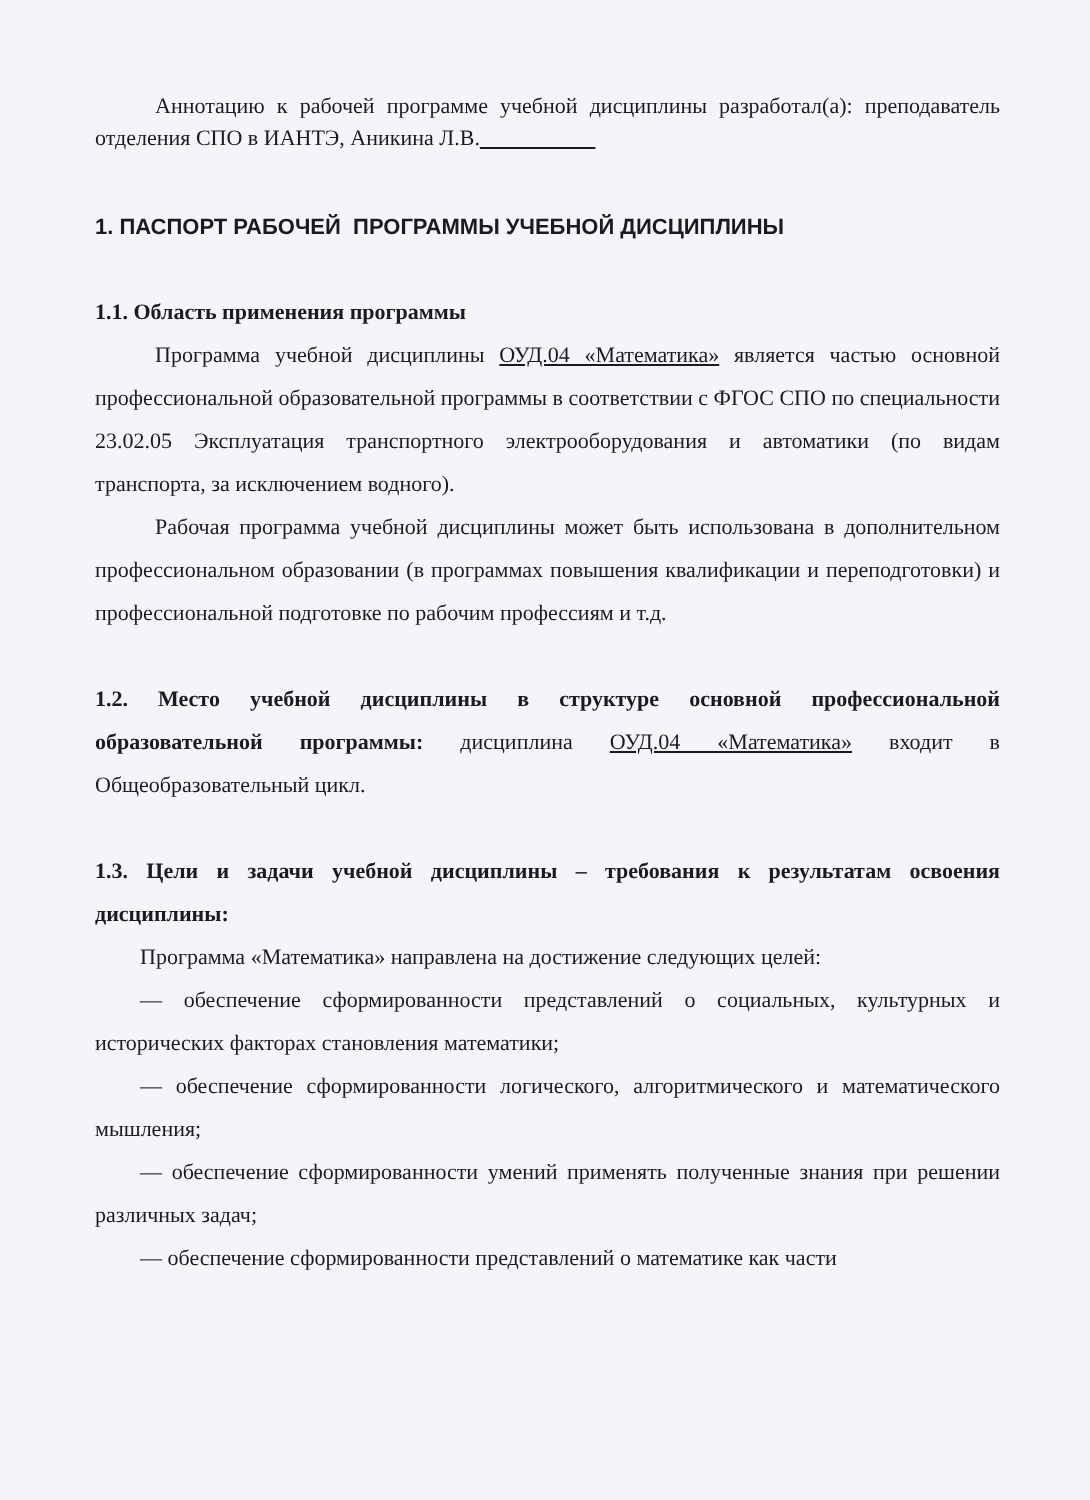Аннотацию к рабочей программе учебной дисциплины разработал(а): преподаватель отделения СПО в ИАНТЭ, Аникина Л.В.
1. ПАСПОРТ РАБОЧЕЙ ПРОГРАММЫ УЧЕБНОЙ ДИСЦИПЛИНЫ
1.1. Область применения программы
Программа учебной дисциплины ОУД.04 «Математика» является частью основной профессиональной образовательной программы в соответствии с ФГОС СПО по специальности 23.02.05 Эксплуатация транспортного электрооборудования и автоматики (по видам транспорта, за исключением водного).
Рабочая программа учебной дисциплины может быть использована в дополнительном профессиональном образовании (в программах повышения квалификации и переподготовки) и профессиональной подготовке по рабочим профессиям и т.д.
1.2. Место учебной дисциплины в структуре основной профессиональной образовательной программы: дисциплина ОУД.04 «Математика» входит в Общеобразовательный цикл.
1.3. Цели и задачи учебной дисциплины – требования к результатам освоения дисциплины:
Программа «Математика» направлена на достижение следующих целей:
— обеспечение сформированности представлений о социальных, культурных и исторических факторах становления математики;
— обеспечение сформированности логического, алгоритмического и математического мышления;
— обеспечение сформированности умений применять полученные знания при решении различных задач;
— обеспечение сформированности представлений о математике как части